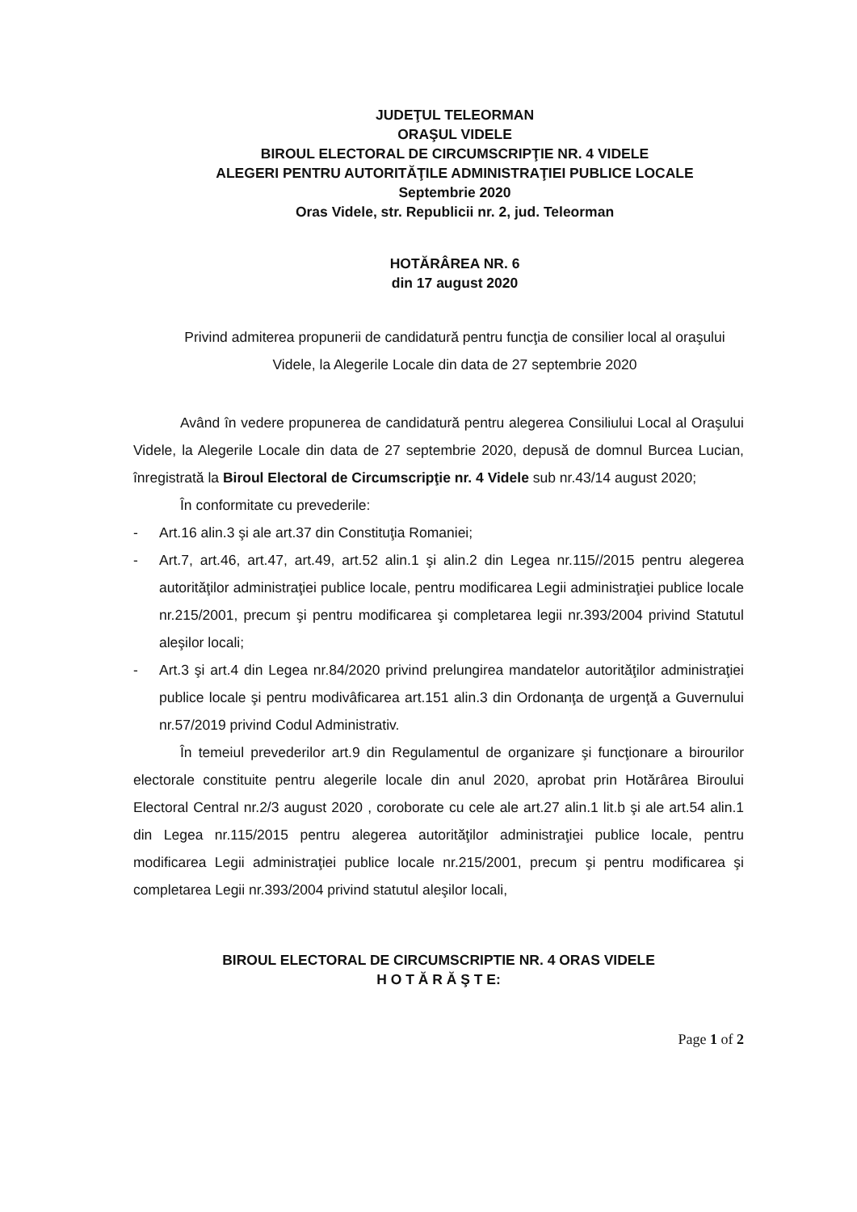JUDEŢUL TELEORMAN
ORAŞUL VIDELE
BIROUL ELECTORAL DE CIRCUMSCRIPŢIE NR. 4 VIDELE
ALEGERI PENTRU AUTORITĂŢILE ADMINISTRAŢIEI PUBLICE LOCALE
Septembrie 2020
Oras Videle, str. Republicii nr. 2, jud. Teleorman
HOTĂRÂREA NR. 6
din 17 august 2020
Privind admiterea propunerii de candidatură pentru funcţia de consilier local al oraşului Videle, la Alegerile Locale din data de 27 septembrie 2020
Având în vedere propunerea de candidatură pentru alegerea Consiliului Local al Oraşului Videle, la Alegerile Locale din data de 27 septembrie 2020, depusă de domnul Burcea Lucian, înregistrată la Biroul Electoral de Circumscripţie nr. 4 Videle sub nr.43/14 august 2020;
În conformitate cu prevederile:
- Art.16 alin.3 şi ale art.37 din Constituţia Romaniei;
- Art.7, art.46, art.47, art.49, art.52 alin.1 şi alin.2 din Legea nr.115//2015 pentru alegerea autorităţilor administraţiei publice locale, pentru modificarea Legii administraţiei publice locale nr.215/2001, precum şi pentru modificarea şi completarea legii nr.393/2004 privind Statutul aleşilor locali;
- Art.3 şi art.4 din Legea nr.84/2020 privind prelungirea mandatelor autorităţilor administraţiei publice locale şi pentru modivâficarea art.151 alin.3 din Ordonanţa de urgenţă a Guvernului nr.57/2019 privind Codul Administrativ.
În temeiul prevederilor art.9 din Regulamentul de organizare şi funcţionare a birourilor electorale constituite pentru alegerile locale din anul 2020, aprobat prin Hotărârea Biroului Electoral Central nr.2/3 august 2020 , coroborate cu cele ale art.27 alin.1 lit.b şi ale art.54 alin.1 din Legea nr.115/2015 pentru alegerea autorităţilor administraţiei publice locale, pentru modificarea Legii administraţiei publice locale nr.215/2001, precum şi pentru modificarea şi completarea Legii nr.393/2004 privind statutul aleşilor locali,
BIROUL ELECTORAL DE CIRCUMSCRIPTIE NR. 4 ORAS VIDELE
H O T Ă R Ă Ş T E:
Page 1 of 2